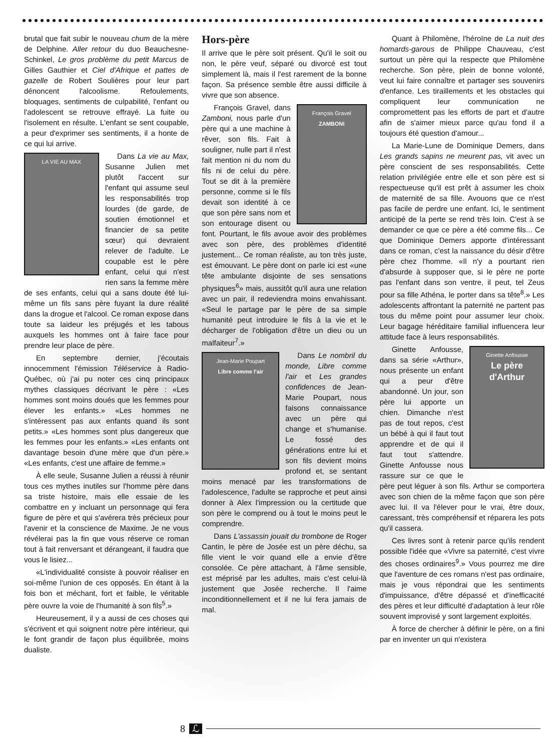brutal que fait subir le nouveau chum de la mère de Delphine. Aller retour du duo Beauchesne-Schinkel, Le gros problème du petit Marcus de Gilles Gauthier et Ciel d'Afrique et pattes de gazelle de Robert Soulières pour leur part dénoncent l'alcoolisme. Refoulements, bloquages, sentiments de culpabilité, l'enfant ou l'adolescent se retrouve effrayé. La fuite ou l'isolement en résulte. L'enfant se sent coupable, a peur d'exprimer ses sentiments, il a honte de ce qui lui arrive.
LA VIE AU MAX
Dans La vie au Max, Susanne Julien met plutôt l'accent sur l'enfant qui assume seul les responsabilités trop lourdes (de garde, de soutien émotionnel et financier de sa petite sœur) qui devraient relever de l'adulte. Le coupable est le père enfant, celui qui n'est rien sans la femme mère de ses enfants, celui qui a sans doute été lui-même un fils sans père fuyant la dure réalité dans la drogue et l'alcool. Ce roman expose dans toute sa laideur les préjugés et les tabous auxquels les hommes ont à faire face pour prendre leur place de père.
En septembre dernier, j'écoutais innocemment l'émission Téléservice à Radio-Québec, où j'ai pu noter ces cinq principaux mythes classiques décrivant le père : «Les hommes sont moins doués que les femmes pour élever les enfants.» «Les hommes ne s'intéressent pas aux enfants quand ils sont petits.» «Les hommes sont plus dangereux que les femmes pour les enfants.» «Les enfants ont davantage besoin d'une mère que d'un père.» «Les enfants, c'est une affaire de femme.»
À elle seule, Susanne Julien a réussi à réunir tous ces mythes inutiles sur l'homme père dans sa triste histoire, mais elle essaie de les combattre en y incluant un personnage qui fera figure de père et qui s'avérera très précieux pour l'avenir et la conscience de Maxime. Je ne vous révélerai pas la fin que vous réserve ce roman tout à fait renversant et dérangeant, il faudra que vous le lisiez...
«L'individualité consiste à pouvoir réaliser en soi-même l'union de ces opposés. En étant à la fois bon et méchant, fort et faible, le véritable père ouvre la voie de l'humanité à son fils<sup>5</sup>.»
Heureusement, il y a aussi de ces choses qui s'écrivent et qui soignent notre père intérieur, qui le font grandir de façon plus équilibrée, moins dualiste.
Hors-père
Il arrive que le père soit présent. Qu'il le soit ou non, le père veuf, séparé ou divorcé est tout simplement là, mais il l'est rarement de la bonne façon. Sa présence semble être aussi difficile à vivre que son absence.
François Gravel
ZAMBONI
François Gravel, dans Zamboni, nous parle d'un père qui a une machine à rêver, son fils. Fait à souligner, nulle part il n'est fait mention ni du nom du fils ni de celui du père. Tout se dit à la première personne, comme si le fils devait son identité à ce que son père sans nom et son entourage disent ou font. Pourtant, le fils avoue avoir des problèmes avec son père, des problèmes d'identité justement... Ce roman réaliste, au ton très juste, est émouvant. Le père dont on parle ici est «une tête ambulante disjointe de ses sensations physiques<sup>6</sup>» mais, aussitôt qu'il aura une relation avec un pair, il redeviendra moins envahissant. «Seul le partage par le père de sa simple humanité peut introduire le fils à la vie et le décharger de l'obligation d'être un dieu ou un malfaiteur<sup>7</sup>.»
Jean-Marie Poupart
Libre comme l'air
Dans Le nombril du monde, Libre comme l'air et Les grandes confidences de Jean-Marie Poupart, nous faisons connaissance avec un père qui change et s'humanise. Le fossé des générations entre lui et son fils devient moins profond et, se sentant moins menacé par les transformations de l'adolescence, l'adulte se rapproche et peut ainsi donner à Alex l'impression ou la certitude que son père le comprend ou à tout le moins peut le comprendre.
Dans L'assassin jouait du trombone de Roger Cantin, le père de Josée est un père déchu, sa fille vient le voir quand elle a envie d'être consolée. Ce père attachant, à l'âme sensible, est méprisé par les adultes, mais c'est celui-là justement que Josée recherche. Il l'aime inconditionnellement et il ne lui fera jamais de mal.
Quant à Philomène, l'héroïne de La nuit des homards-garous de Philippe Chauveau, c'est surtout un père qui la respecte que Philomène recherche. Son père, plein de bonne volonté, veut lui faire connaître et partager ses souvenirs d'enfance. Les tiraillements et les obstacles qui compliquent leur communication ne compromettent pas les efforts de part et d'autre afin de s'aimer mieux parce qu'au fond il a toujours été question d'amour...
La Marie-Lune de Dominique Demers, dans Les grands sapins ne meurent pas, vit avec un père conscient de ses responsabilités. Cette relation privilégiée entre elle et son père est si respectueuse qu'il est prêt à assumer les choix de maternité de sa fille. Avouons que ce n'est pas facile de perdre une enfant. Ici, le sentiment anticipé de la perte se rend très loin. C'est à se demander ce que ce père a été comme fils... Ce que Dominique Demers apporte d'intéressant dans ce roman, c'est la naissance du désir d'être père chez l'homme. «Il n'y a pourtant rien d'absurde à supposer que, si le père ne porte pas l'enfant dans son ventre, il peut, tel Zeus pour sa fille Athéna, le porter dans sa tête<sup>8</sup>.» Les adolescents affrontant la paternité ne partent pas tous du même point pour assumer leur choix. Leur bagage héréditaire familial influencera leur attitude face à leurs responsabilités.
Ginette Anfousse
Le père d'Arthur
Ginette Anfousse, dans sa série «Arthur», nous présente un enfant qui a peur d'être abandonné. Un jour, son père lui apporte un chien. Dimanche n'est pas de tout repos, c'est un bébé à qui il faut tout apprendre et de qui il faut tout s'attendre. Ginette Anfousse nous rassure sur ce que le père peut léguer à son fils. Arthur se comportera avec son chien de la même façon que son père avec lui. Il va l'élever pour le vrai, être doux, caressant, très compréhensif et réparera les pots qu'il cassera.
Ces livres sont à retenir parce qu'ils rendent possible l'idée que «Vivre sa paternité, c'est vivre des choses ordinaires<sup>9</sup>.» Vous pourrez me dire que l'aventure de ces romans n'est pas ordinaire, mais je vous répondrai que les sentiments d'impuissance, d'être dépassé et d'inefficacité des pères et leur difficulté d'adaptation à leur rôle souvent improvisé y sont largement exploités.
À force de chercher à définir le père, on a fini par en inventer un qui n'existera
8 ℒ